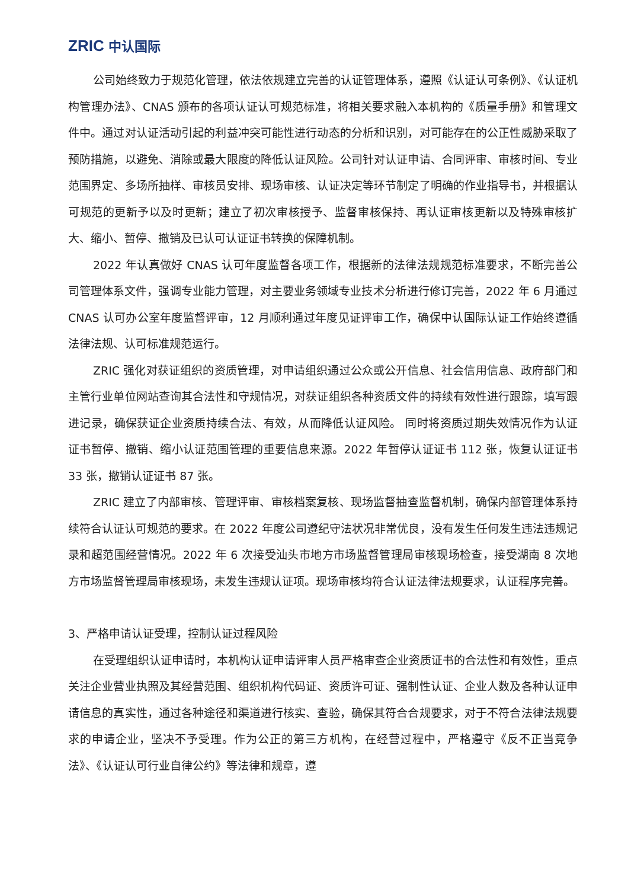ZRIC 中认国际
公司始终致力于规范化管理，依法依规建立完善的认证管理体系，遵照《认证认可条例》、《认证机构管理办法》、CNAS 颁布的各项认证认可规范标准，将相关要求融入本机构的《质量手册》和管理文件中。通过对认证活动引起的利益冲突可能性进行动态的分析和识别，对可能存在的公正性威胁采取了预防措施，以避免、消除或最大限度的降低认证风险。公司针对认证申请、合同评审、审核时间、专业范围界定、多场所抽样、审核员安排、现场审核、认证决定等环节制定了明确的作业指导书，并根据认可规范的更新予以及时更新；建立了初次审核授予、监督审核保持、再认证审核更新以及特殊审核扩大、缩小、暂停、撤销及已认可认证证书转换的保障机制。
2022 年认真做好 CNAS 认可年度监督各项工作，根据新的法律法规规范标准要求，不断完善公司管理体系文件，强调专业能力管理，对主要业务领域专业技术分析进行修订完善，2022 年 6 月通过 CNAS 认可办公室年度监督评审，12 月顺利通过年度见证评审工作，确保中认国际认证工作始终遵循法律法规、认可标准规范运行。
ZRIC 强化对获证组织的资质管理，对申请组织通过公众或公开信息、社会信用信息、政府部门和主管行业单位网站查询其合法性和守规情况，对获证组织各种资质文件的持续有效性进行跟踪，填写跟进记录，确保获证企业资质持续合法、有效，从而降低认证风险。 同时将资质过期失效情况作为认证证书暂停、撤销、缩小认证范围管理的重要信息来源。2022 年暂停认证证书 112 张，恢复认证证书 33 张，撤销认证证书 87 张。
ZRIC 建立了内部审核、管理评审、审核档案复核、现场监督抽查监督机制，确保内部管理体系持续符合认证认可规范的要求。在 2022 年度公司遵纪守法状况非常优良，没有发生任何发生违法违规记录和超范围经营情况。2022 年 6 次接受汕头市地方市场监督管理局审核现场检查，接受湖南 8 次地方市场监督管理局审核现场，未发生违规认证项。现场审核均符合认证法律法规要求，认证程序完善。
3、严格申请认证受理，控制认证过程风险
在受理组织认证申请时，本机构认证申请评审人员严格审查企业资质证书的合法性和有效性，重点关注企业营业执照及其经营范围、组织机构代码证、资质许可证、强制性认证、企业人数及各种认证申请信息的真实性，通过各种途径和渠道进行核实、查验，确保其符合合规要求，对于不符合法律法规要求的申请企业，坚决不予受理。作为公正的第三方机构，在经营过程中，严格遵守《反不正当竞争法》、《认证认可行业自律公约》等法律和规章，遵